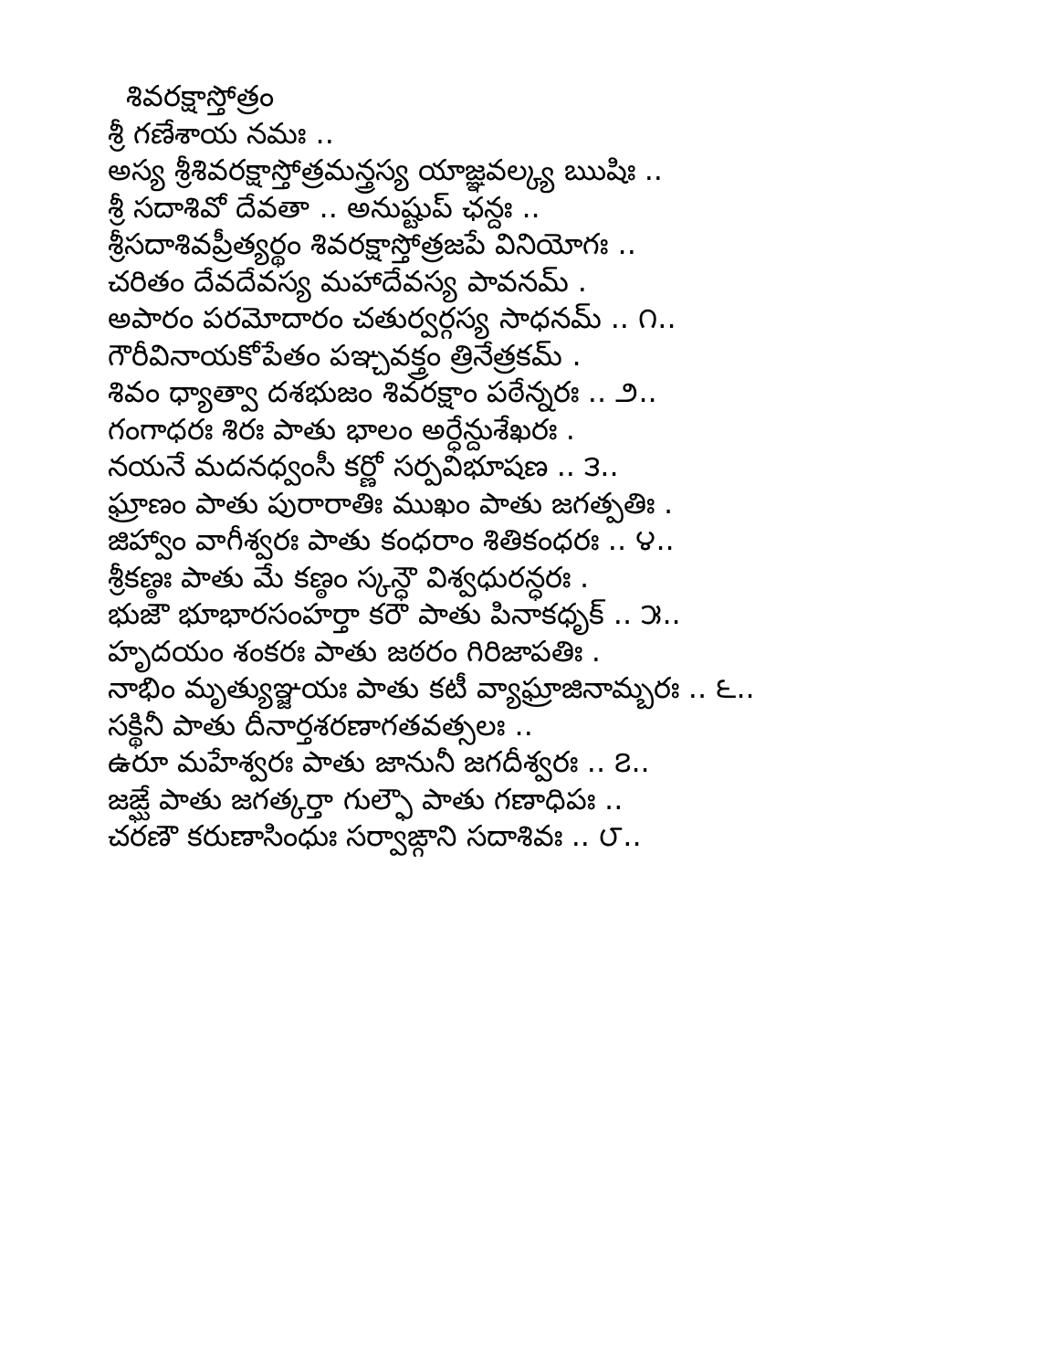శివరక్షాస్తోత్రం
శ్రీ గణేశాయ నమః ..
అస్య శ్రీశివరక్షాస్తోత్రమన్త్రస్య యాజ్ఞవల్క్య ఋషిః ..
శ్రీ సదాశివో దేవతా .. అనుష్టుప్ ఛన్దః ..
శ్రీసదాశివప్రీత్యర్థం శివరక్షాస్తోత్రజపే వినియోగః ..
చరితం దేవదేవస్య మహాదేవస్య పావనమ్ .
అపారం పరమోదారం చతుర్వర్గస్య సాధనమ్ .. ౧..
గౌరీవినాయకోపేతం పఞ్చవక్త్రం త్రినేత్రకమ్ .
శివం ధ్యాత్వా దశభుజం శివరక్షాం పఠేన్నరః .. ౨..
గంగాధరః శిరః పాతు భాలం అర్ధేన్దుశేఖరః .
నయనే మదనధ్వంసీ కర్ణో సర్పవిభూషణ .. ౩..
ఘ్రాణం పాతు పురారాతిః ముఖం పాతు జగత్పతిః .
జిహ్వాం వాగీశ్వరః పాతు కంధరాం శితికంధరః .. ౪..
శ్రీకణ్ఠః పాతు మే కణ్ఠం స్కన్ధౌ విశ్వధురన్ధరః .
భుజౌ భూభారసంహర్తా కరౌ పాతు పినాకధృక్ .. ౫..
హృదయం శంకరః పాతు జఠరం గిరిజాపతిః .
నాభిం మృత్యుఞ్జయః పాతు కటీ వ్యాఘ్రాజినామ్బరః .. ౬..
సక్థినీ పాతు దీనార్తశరణాగతవత్సలః ..
ఉరూ మహేశ్వరః పాతు జానునీ జగదీశ్వరః .. ౭..
జఙ్ఘే పాతు జగత్కర్తా గుల్ఫౌ పాతు గణాధిపః ..
చరణౌ కరుణాసింధుః సర్వాఙ్గాని సదాశివః .. ౮..